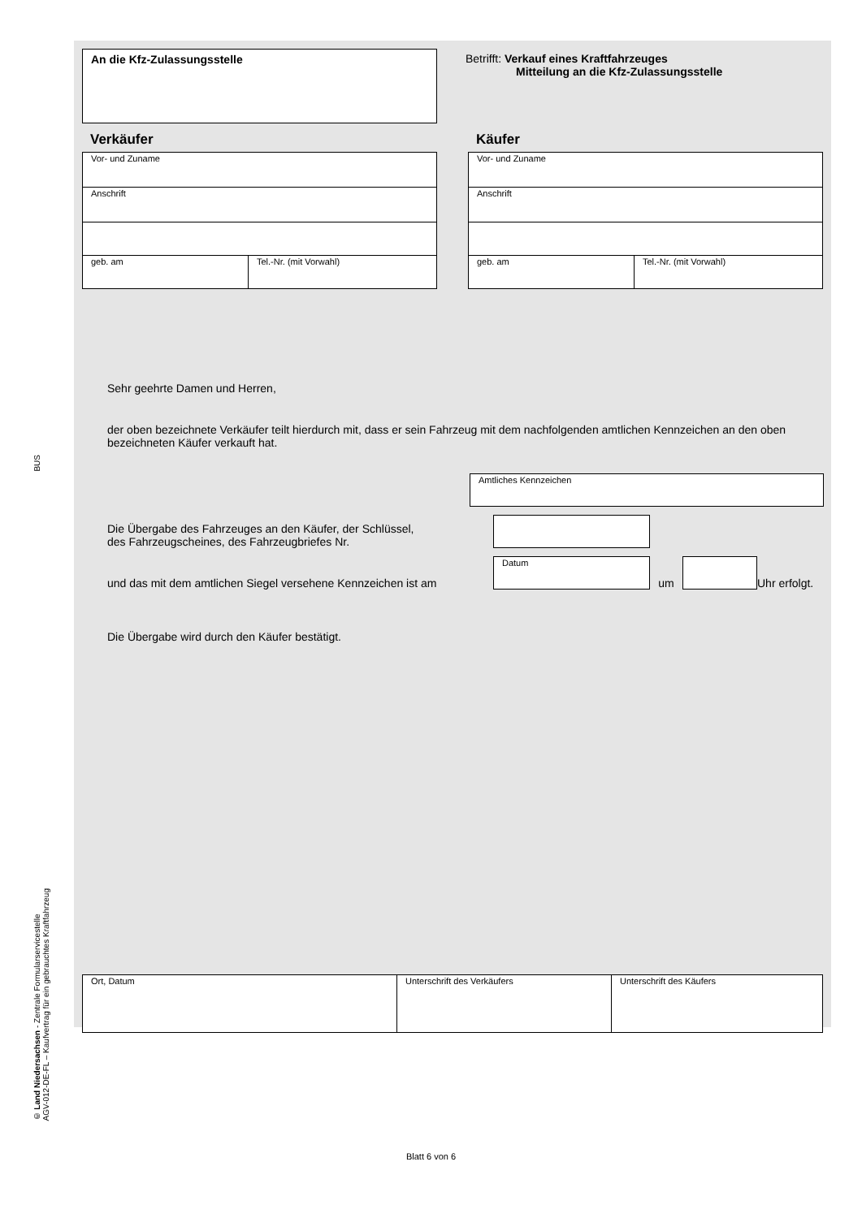BUS
© Land Niedersachsen - Zentrale Formularservicestelle
AGV-012-DE-FL – Kaufvertrag für ein gebrauchtes Kraftfahrzeug
An die Kfz-Zulassungsstelle
Betrifft: Verkauf eines Kraftfahrzeuges
Mitteilung an die Kfz-Zulassungsstelle
Verkäufer
Vor- und Zuname
Anschrift
geb. am Tel.-Nr. (mit Vorwahl)
Käufer
Vor- und Zuname
Anschrift
geb. am Tel.-Nr. (mit Vorwahl)
Sehr geehrte Damen und Herren,
der oben bezeichnete Verkäufer teilt hierdurch mit, dass er sein Fahrzeug mit dem nachfolgenden amtlichen Kennzeichen an den oben bezeichneten Käufer verkauft hat.
Amtliches Kennzeichen
Die Übergabe des Fahrzeuges an den Käufer, der Schlüssel,
des Fahrzeugscheines, des Fahrzeugbriefes Nr.
und das mit dem amtlichen Siegel versehene Kennzeichen ist am
Datum
um
Uhr erfolgt.
Die Übergabe wird durch den Käufer bestätigt.
Ort, Datum Unterschrift des Verkäufers Unterschrift des Käufers
Blatt 6 von 6